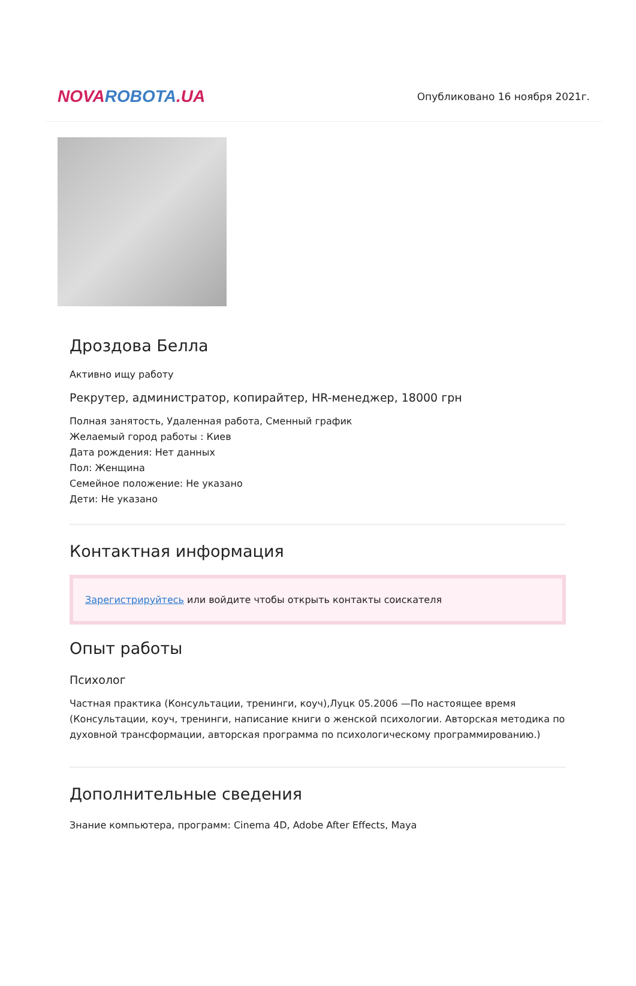NOVAROBOTA.UA
Опубликовано 16 ноября 2021г.
Дроздова Белла
Активно ищу работу
Рекрутер, администратор, копирайтер, HR-менеджер, 18000 грн
Полная занятость, Удаленная работа, Сменный график
Желаемый город работы : Киев
Дата рождения: Нет данных
Пол: Женщина
Семейное положение: Не указано
Дети: Не указано
Контактная информация
Зарегистрируйтесь или войдите чтобы открыть контакты соискателя
Опыт работы
Психолог
Частная практика (Консультации, тренинги, коуч),Луцк 05.2006 —По настоящее время (Консультации, коуч, тренинги, написание книги о женской психологии. Авторская методика по духовной трансформации, авторская программа по психологическому программированию.)
Дополнительные сведения
Знание компьютера, программ: Cinema 4D, Adobe After Effects, Maya